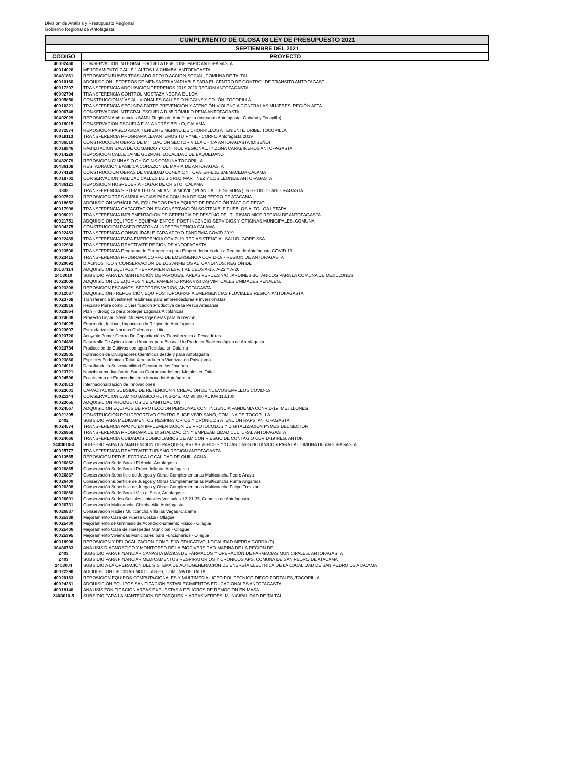División de Análisis y Presupuesto Regional
Gobierno Regional de Antofagasta
CUMPLIMIENTO DE GLOSA 08 LEY DE PRESUPUESTO 2021
SEPTIEMBRE DEL 2021
| CODIGO | PROYECTO |
| --- | --- |
| 40002460 | CONSERVACION INTEGRAL ESCUELA D-68 JOSE PAPIC ANTOFAGASTA |
| 40014026 | MEJORAMIENTO CALLE 1 ALTOS LA CHIMBA, ANTOFAGASTA |
| 30481861 | REPOSICION BUSES TRASLADO APOYO ACCION SOCIAL, COMUNA DE TALTAL |
| 40010160 | ADQUISICION LETREROS DE MENSAJERIA VARIABLE PARA EL CENTRO DE CONTROL DE TRANSITO ANTOFAGAST |
| 40017207 | TRANSFERENCIA ADQUISICION TERRENOS 2019 2020 REGION ANTOFAGASTA |
| 40002794 | TRANSFERENCIA CONTROL MOSTAZA NEGRA-EL LOA |
| 40005850 | CONSTRUCCION VÍAS ALUVIONALES CALLES O'HIGGINS Y COLÓN, TOCOPILLA |
| 40016321 | TRANSFERENCIA SEGUNDA PARTE PREVENCIÓN Y ATENCIÓN VIOLENCIA CONTRA LAS MUJERES, REGIÓN AFTA |
| 40006748 | CONSERVACION INTEGRAL ESCUELA D-85 RÓMULO PEÑA ANTOFAGASTA |
| 30402029 | REPOSICION Ambulancias SAMU Región de Antofagasta (comunas Antofagasta, Calama y Tocopilla) |
| 40018015 | CONSERVACION ESCUELA E-31 ANDRÉS BELLO, CALAMA |
| 30372874 | REPOSICION PASEO AVDA. TENIENTE MERINO.DE CHORRILLOS A TENIENTE URIBE, TOCOPILLA |
| 40019113 | TRANSFERENCIA PROGRAMA LEVANTEMOS TU PYME - CORFO Antofagasta 2019 |
| 30486510 | CONSTRUCCION OBRAS DE MITIGACIÓN SECTOR VILLA CHICA ANTOFAGASTA (DISEÑO) |
| 40018846 | HABILITACION SALA DE COMANDO Y CONTROL REGIONAL, IIª ZONA CARABINEROS ANTOFAGASTA |
| 40014220 | REPOSICION CALLE JAIME GUZMAN, LOCALIDAD DE BAQUEDANO |
| 30482079 | REPOSICION GIMNASIO OHIGGINS COMUNA TOCOPILLA |
| 30486108 | RESTAURACION BASILICA CORAZON DE MARIA DE ANTOFAGASTA |
| 30074129 | CONSTRUCCION OBRAS DE VIALIDAD CONEXION TOPATER-EJE BALMACEDA CALAMA |
| 40018702 | CONSERVACION VIALIDAD CALLES LUIS CRUZ MARTINEZ Y LOS LEONES, ANTOFAGASTA |
| 30486121 | REPOSICION HOSPEDERÍA HOGAR DE CRISTO, CALAMA |
| 3303 | TRANSFERENCIA SISTEMA TELEVIGILANCIA MÓVIL ( PLAN CALLE SEGURA ), REGION DE ANTOFAGASTA |
| 40007523 | REPOSICION TRES AMBULANCIAS PARA COMUNA DE SAN PEDRO DE ATACAMA |
| 40018652 | ADQUISICION VEHÍCULOS, EQUIPADOS PARA EQUIPO DE REACCIÓN TÁCTICO REGIO |
| 40017998 | TRANSFERENCIA CAPACITACION EN CONSERVACIÓN SOSTENIBLE PUEBLOS ALTO LOA I ETAPA |
| 40008021 | TRANSFERENCIA IMPLEMENTACION DE GERENCIA DE DESTINO DEL TURISMO MICE REGION DE ANTOFAGASTA |
| 40021751 | ADQUISICION EQUIPOS Y EQUIPAMIENTOS, POST INCENDIO SERVICIOS Y OFICINAS MUNICIPALES, COMUNA |
| 30394275 | CONSTRUCCION PASEO PEATONAL INDEPENDENCIA CALAMA |
| 40022463 | TRANSFERENCIA CONSOLIDABLE PARA APOYO PANDEMIA COVID 2019 |
| 40022439 | TRANSFERENCIA PARA EMERGENCIA COVID 19 RED ASISTENCIAL SALUD, GORE-SSA |
| 40022930 | TRANSFERENCIA REACTIVATE REGION DE ANTOFAGASTA |
| 40023500 | TRANSFERENCIA Programa de Emergencia para Emprendedores de La Región de Antofagasta COVID-19 |
| 40023415 | TRANSFERENCIA PROGRAMA CORFO DE EMERGENCIA COVID-19 - REGION DE ANTOFAGASTA |
| 40020692 | DIAGNOSTICO Y CONSERVACIÓN DE LOS ANFIBIOS ALTOANDINOS, REGIÓN DE |
| 30137114 | ADQUISICION EQUIPOS Y HERRAMIENTA ESP. TP,LICEOS A-16, A-22 Y A-26 |
| 2403010 | SUBSIDIO PARA LA MANTENCIÓN DE PARQUES, ÁREAS VERDES Y/O JARDINES BOTÁNICOS PARA LA COMUNA DE MEJILLONES |
| 40023009 | ADQUISICION DE EQUIPOS Y EQUIPAMIENTO PARA VISITAS VIRTUALES UNIDADES PENALES, |
| 40023308 | REPOSICION ESCAÑOS, SECTORES VARIOS, ANTOFAGASTA |
| 40012087 | ADQUISICIÓN - REPOSICIÓN EQUIPOS TOPOGRAFÍA EMERGENCIAS FLUVIALES REGIÓN ANTOFAGASTA |
| 40023768 | Transferencia investment readiness para emprendedores e inversionistas |
| 40023816 | Recurso Piure como Diversificación Productiva de la Pesca Artesanal |
| 40023864 | Plan Hidrológico para proteger Lagunas Altiplánicas |
| 40024038 | Proyecto Liqcau Stem: Mujeres Ingenieras para la Región |
| 40024025 | Emprende, Incluye, Impacta en la Región de Antofagasta |
| 40023697 | Estandarización Normas Chilenas de Litio |
| 40023726 | Acuymin Primer Centro De Capacitación y Transferencia a Pescadores |
| 40024489 | Desarrollo De Aplicaciones Urbanas para Bioseal Un Producto Biotecnológico de Antofagasta |
| 40023784 | Producción de Cultivos con agua Residual en Calama |
| 40023805 | Formación de Divulgadores Científicos desde y para Antofagasta |
| 40023866 | Especies Endémicas Taltal Xerojardinería Viverización Paisajismo |
| 40024018 | Desafiando la Sustentabilidad Circular en los Jóvenes |
| 40023721 | Nanobioremediación de Suelos Contaminados por Metales en Taltal |
| 40024506 | Ecosistema de Emprendimiento Innovador Antofagasta |
| 40024513 | Internacionalización de Innovaciones |
| 40023601 | CAPACITACION SUBSIDIO DE RETENCION Y CREACIÓN DE NUEVOS EMPLEOS COVID-19 |
| 40021144 | CONSERVACION CAMINO BÁSICO RUTA B-245. KM 90,800 AL KM 113,100 |
| 40023655 | ADQUISICION PRODUCTOS DE SANITIZACION |
| 40024567 | ADQUISICION EQUIPOS DE PROTECCIÓN PERSONAL CONTINGENCIA PANDEMIA CONVID-19, MEJILLONES |
| 40021205 | CONSTRUCCION POLIDEPORTIVO CENTRO ELIGE VIVIR SANO, COMUNA DE TOCOPILLA |
| 2402 | SUBSIDIO PARA MEDICAMENTOS RESPIRATORIOS Y CRÓNICOS ATENCIÓN RAPS, ANTOFAGASTA |
| 40024574 | TRANSFERENCIA APOYO EN IMPLEMENTACIÓN DE PROTOCOLOS Y DIGITALIZACIÓN PYMES DEL SECTOR |
| 40026958 | TRANSFERENCIA PROGRAMA DE DIGITALIZACIÓN Y EMPLEABILIDAD CULTURAL ANTOFAGASTA |
| 40024666 | TRANSFERENCIA CUIDADOS DOMICILIARIOS DE AM CON RIESGO DE CONTAGIO COVID-19 REG. ANTOF. |
| 2403010-4 | SUBSIDIO PARA LA MANTENCION DE PARQUES, AREAS VERDES Y/O JARDINES BOTANICOS PARA LA COMUNA DE ANTOFAGASTA |
| 40025777 | TRANSFERENCIA REACTIVATE TURISMO REGIÓN ANTOFAGASTA |
| 40013565 | REPOSICION RED ELECTRICA LOCALIDAD DE QUILLAGUA |
| 40026862 | Conservación Sede Social El Ancla, Antofagasta. |
| 40026865 | Conservación Sede Social Rubén Infanta, Antofagasta. |
| 40026837 | Conservación Superficie de Juegos y Obras Complementarias Multicancha Pedro Araya |
| 40026400 | Conservación Superficie de Juegos y Obras Complementarias Multicancha Punta Angamos |
| 40026398 | Conservación Superficie de Juegos y Obras Complementarias Multicancha Felipe Trevizan |
| 40026860 | Conservación Sede Social Villa el Salar, Antofagasta |
| 40026691 | Conservación Sedes Sociales Unidades Vecinales 13-21-35, Comuna de Antofagasta |
| 40026731 | Conservación Multicancha Chimba Alto Antofagasta |
| 40026887 | Conservación Radier Multicancha Villa las Vegas -Calama |
| 40025389 | Mejoramiento Casa de Fuerza Coska - Ollagüe |
| 40025400 | Mejoramiento de Gimnasio de Acondicionamiento Físico - Ollagüe |
| 40025406 | Mejoramiento Casa de Huéspedes Municipal - Ollagüe |
| 40025395 | Mejoramiento Viviendas Municipales para Funcionarios - Ollagüe |
| 40018900 | REPOSICION Y RELOCALIZACIÓN COMPLEJO EDUCATIVO, LOCALIDAD SIERRA GORDA (D) |
| 30486783 | ANALISIS DIAGNOSTICO Y MONITOREO DE LA BIODIVERSIDAD MARINA DE LA REGION DE |
| 2403 | SUBSIDIO PARA FINANCIAR CANASTA BÁSICA DE FÁRMACOS Y OPERACIÓN DE FARMACIAS MUNICIPALES, ANTOFAGASTA |
| 2403 | SUBSIDIO PARA FINANCIAR MEDICAMENTOS RESPIRATORIOS Y CRÓNICOS APS, COMUNA DE SAN PEDRO DE ATACAMA |
| 2403004 | SUBSIDIO A LA OPERACIÓN DEL SISTEMA DE AUTOGENERACIÓN DE ENERGÍA ELÉCTRICA DE LA LOCALIDAD DE SAN PEDRO DE ATACAMA |
| 40022390 | ADQUISICION OFICINAS MODULARES, COMUNA DE TALTAL |
| 40020163 | REPOSICION EQUIPOS COMPUTACIONALES Y MULTIMEDIA LICEO POLITECNICO DIEGO PORTALES, TOCOPILLA |
| 40024281 | ADQUISICION EQUIPOS SANITIZACION ESTABLECIMIENTOS EDUCACIONALES ANTOFAGASTA |
| 40018140 | ANALISIS ZONIFICACIÓN AREAS EXPUESTAS A PELIGROS DE REMOCION EN MASA |
| 2403010-5 | SUBSIDIO PARA LA MANTENCIÓN DE PARQUES Y ÁREAS VERDES, MUNICIPALIDAD DE TALTAL |